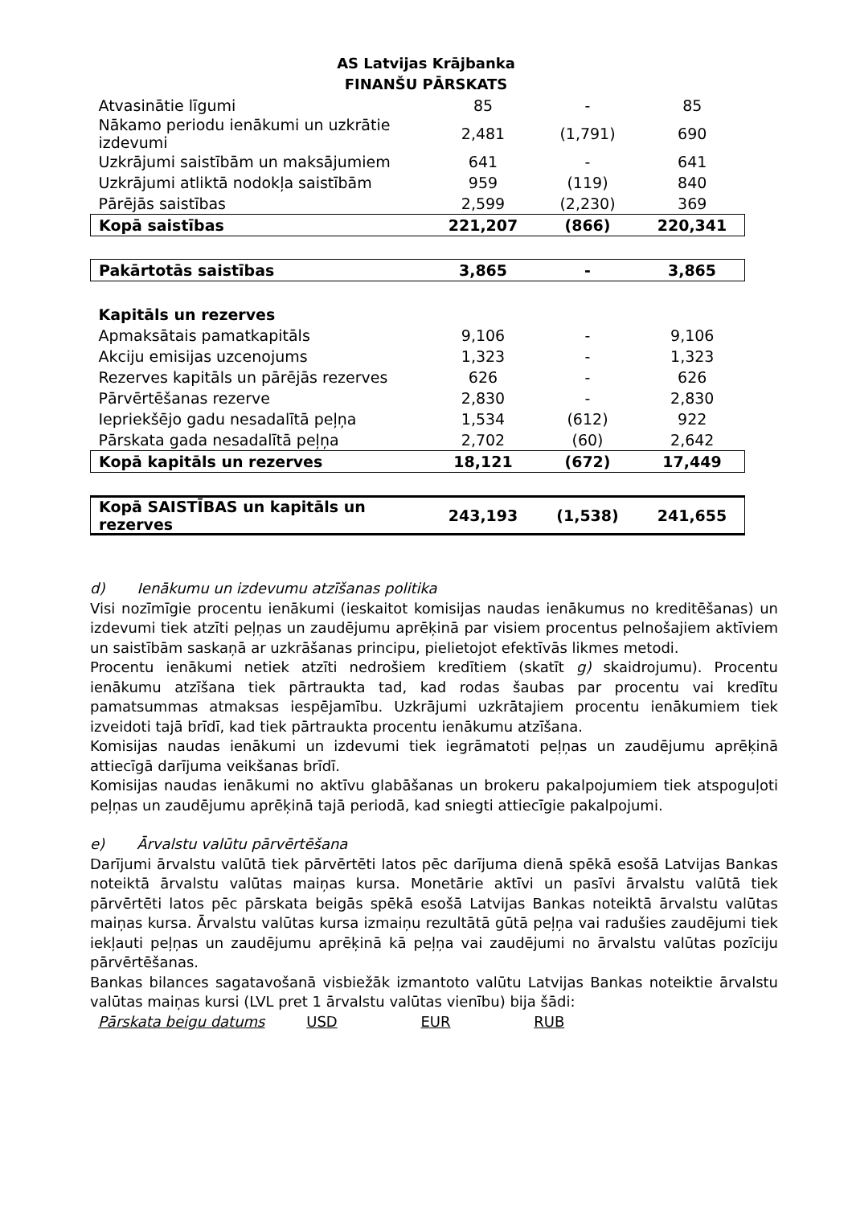AS Latvijas Krājbanka
FINANŠU PĀRSKATS
| Atvasinātie līgumi | 85 | - | 85 |
| Nākamo periodu ienākumi un uzkrātie izdevumi | 2,481 | (1,791) | 690 |
| Uzkrājumi saistībām un maksājumiem | 641 | - | 641 |
| Uzkrājumi atliktā nodokļa saistībām | 959 | (119) | 840 |
| Pārējās saistības | 2,599 | (2,230) | 369 |
| Kopā saistības | 221,207 | (866) | 220,341 |
| Pakārtotās saistības | 3,865 | - | 3,865 |
| Kapitāls un rezerves | | | |
| Apmaksātais pamatkapitāls | 9,106 | - | 9,106 |
| Akciju emisijas uzcenojums | 1,323 | - | 1,323 |
| Rezerves kapitāls un pārējās rezerves | 626 | - | 626 |
| Pārvērtēšanas rezerve | 2,830 | - | 2,830 |
| Iepriekšējo gadu nesadalītā peļņa | 1,534 | (612) | 922 |
| Pārskata gada nesadalītā peļņa | 2,702 | (60) | 2,642 |
| Kopā kapitāls un rezerves | 18,121 | (672) | 17,449 |
| Kopā SAISTĪBAS un kapitāls un rezerves | 243,193 | (1,538) | 241,655 |
d) Ienākumu un izdevumu atzīšanas politika
Visi nozīmīgie procentu ienākumi (ieskaitot komisijas naudas ienākumus no kreditēšanas) un izdevumi tiek atzīti peļņas un zaudējumu aprēķinā par visiem procentus pelnošajiem aktīviem un saistībām saskaņā ar uzkrāšanas principu, pielietojot efektīvās likmes metodi.
Procentu ienākumi netiek atzīti nedrošiem kredītiem (skatīt g) skaidrojumu). Procentu ienākumu atzīšana tiek pārtraukta tad, kad rodas šaubas par procentu vai kredītu pamatsummas atmaksas iespējamību. Uzkrājumi uzkrātajiem procentu ienākumiem tiek izveidoti tajā brīdī, kad tiek pārtraukta procentu ienākumu atzīšana.
Komisijas naudas ienākumi un izdevumi tiek iegrāmatoti peļņas un zaudējumu aprēķinā attiecīgā darījuma veikšanas brīdī.
Komisijas naudas ienākumi no aktīvu glabāšanas un brokeru pakalpojumiem tiek atspoguļoti peļņas un zaudējumu aprēķinā tajā periodā, kad sniegti attiecīgie pakalpojumi.
e) Ārvalstu valūtu pārvērtēšana
Darījumi ārvalstu valūtā tiek pārvērtēti latos pēc darījuma dienā spēkā esošā Latvijas Bankas noteiktā ārvalstu valūtas maiņas kursa. Monetārie aktīvi un pasīvi ārvalstu valūtā tiek pārvērtēti latos pēc pārskata beigās spēkā esošā Latvijas Bankas noteiktā ārvalstu valūtas maiņas kursa. Ārvalstu valūtas kursa izmaiņu rezultātā gūtā peļņa vai radušies zaudējumi tiek iekļauti peļņas un zaudējumu aprēķinā kā peļņa vai zaudējumi no ārvalstu valūtas pozīciju pārvērtēšanas.
Bankas bilances sagatavošanā visbiežāk izmantoto valūtu Latvijas Bankas noteiktie ārvalstu valūtas maiņas kursi (LVL pret 1 ārvalstu valūtas vienību) bija šādi:
Pārskata beigu datums USD EUR RUB